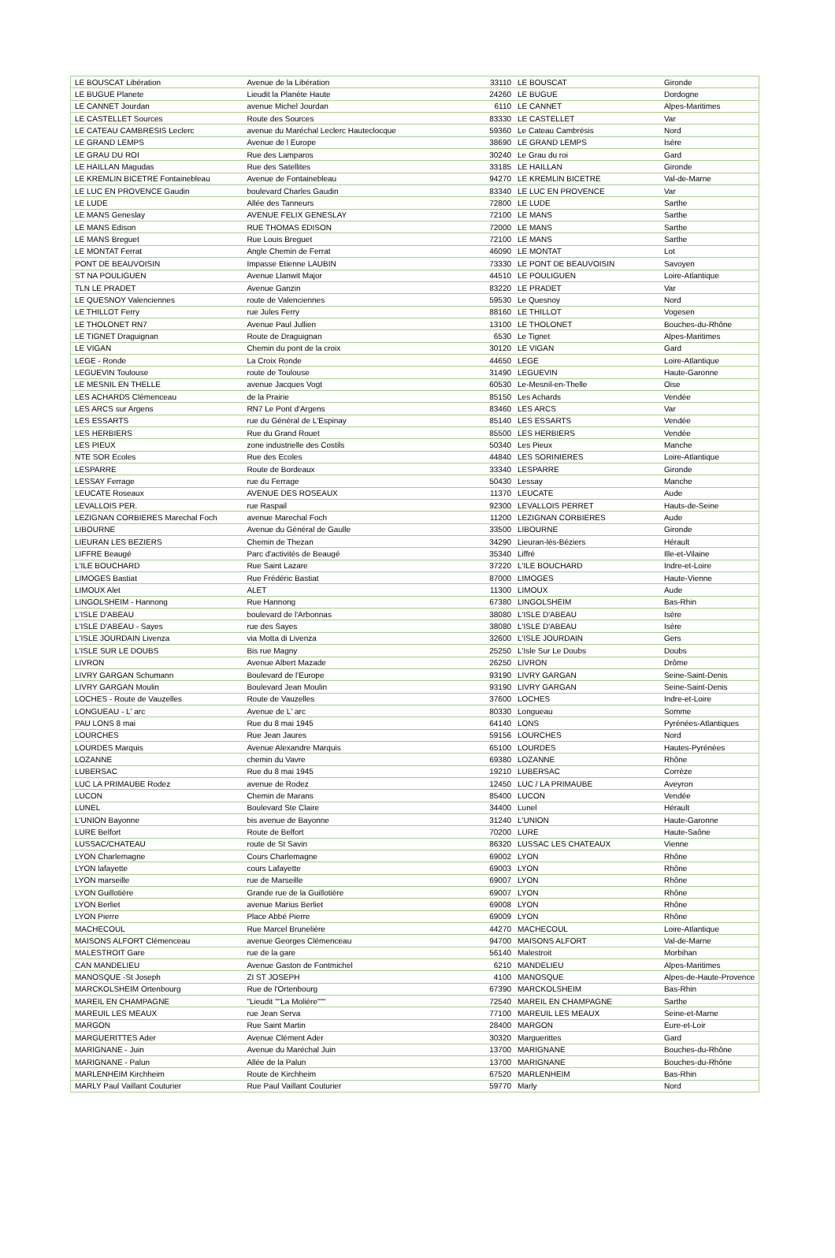| LE BOUSCAT Libération | Avenue de la Libération | 33110 | LE BOUSCAT | Gironde |
| LE BUGUE Planete | Lieudit la Planète Haute | 24260 | LE BUGUE | Dordogne |
| LE CANNET Jourdan | avenue Michel Jourdan | 6110 | LE CANNET | Alpes-Maritimes |
| LE CASTELLET Sources | Route des Sources | 83330 | LE CASTELLET | Var |
| LE CATEAU CAMBRESIS Leclerc | avenue du Maréchal Leclerc Hauteclocque | 59360 | Le Cateau Cambrésis | Nord |
| LE GRAND LEMPS | Avenue de l Europe | 38690 | LE GRAND LEMPS | Isère |
| LE GRAU DU ROI | Rue des Lamparos | 30240 | Le Grau du roi | Gard |
| LE HAILLAN Magudas | Rue des Satellites | 33185 | LE HAILLAN | Gironde |
| LE KREMLIN BICETRE Fontainebleau | Avenue de Fontainebleau | 94270 | LE KREMLIN BICETRE | Val-de-Marne |
| LE LUC EN PROVENCE Gaudin | boulevard Charles Gaudin | 83340 | LE LUC EN PROVENCE | Var |
| LE LUDE | Allée des Tanneurs | 72800 | LE LUDE | Sarthe |
| LE MANS Geneslay | AVENUE FELIX GENESLAY | 72100 | LE MANS | Sarthe |
| LE MANS Edison | RUE THOMAS EDISON | 72000 | LE MANS | Sarthe |
| LE MANS Breguet | Rue Louis Breguet | 72100 | LE MANS | Sarthe |
| LE MONTAT Ferrat | Angle Chemin de Ferrat | 46090 | LE MONTAT | Lot |
| PONT DE BEAUVOISIN | Impasse Etienne LAUBIN | 73330 | LE PONT DE BEAUVOISIN | Savoyen |
| ST NA POULIGUEN | Avenue Llanwit Major | 44510 | LE POULIGUEN | Loire-Atlantique |
| TLN LE PRADET | Avenue Ganzin | 83220 | LE PRADET | Var |
| LE QUESNOY Valenciennes | route de Valenciennes | 59530 | Le Quesnoy | Nord |
| LE THILLOT Ferry | rue Jules Ferry | 88160 | LE THILLOT | Vogesen |
| LE THOLONET RN7 | Avenue Paul Jullien | 13100 | LE THOLONET | Bouches-du-Rhône |
| LE TIGNET Draguignan | Route de Draguignan | 6530 | Le Tignet | Alpes-Maritimes |
| LE VIGAN | Chemin du pont de la croix | 30120 | LE VIGAN | Gard |
| LEGE - Ronde | La Croix Ronde | 44650 | LEGE | Loire-Atlantique |
| LEGUEVIN Toulouse | route de Toulouse | 31490 | LEGUEVIN | Haute-Garonne |
| LE MESNIL EN THELLE | avenue Jacques Vogt | 60530 | Le-Mesnil-en-Thelle | Oise |
| LES ACHARDS Clémenceau | de la Prairie | 85150 | Les Achards | Vendée |
| LES ARCS sur Argens | RN7 Le Pont d'Argens | 83460 | LES ARCS | Var |
| LES ESSARTS | rue du Général de L'Espinay | 85140 | LES ESSARTS | Vendée |
| LES HERBIERS | Rue du Grand Rouet | 85500 | LES HERBIERS | Vendée |
| LES PIEUX | zone industrielle des Costils | 50340 | Les Pieux | Manche |
| NTE SOR Ecoles | Rue des Ecoles | 44840 | LES SORINIERES | Loire-Atlantique |
| LESPARRE | Route de Bordeaux | 33340 | LESPARRE | Gironde |
| LESSAY Ferrage | rue du Ferrage | 50430 | Lessay | Manche |
| LEUCATE Roseaux | AVENUE DES ROSEAUX | 11370 | LEUCATE | Aude |
| LEVALLOIS PER. | rue Raspail | 92300 | LEVALLOIS PERRET | Hauts-de-Seine |
| LEZIGNAN CORBIERES Marechal Foch | avenue Marechal Foch | 11200 | LEZIGNAN CORBIERES | Aude |
| LIBOURNE | Avenue du Général de Gaulle | 33500 | LIBOURNE | Gironde |
| LIEURAN LES BEZIERS | Chemin de Thezan | 34290 | Lieuran-lès-Béziers | Hérault |
| LIFFRE Beaugé | Parc d'activités de Beaugé | 35340 | Liffré | Ille-et-Vilaine |
| L'ILE BOUCHARD | Rue Saint Lazare | 37220 | L'ILE BOUCHARD | Indre-et-Loire |
| LIMOGES Bastiat | Rue Frédéric Bastiat | 87000 | LIMOGES | Haute-Vienne |
| LIMOUX Alet | ALET | 11300 | LIMOUX | Aude |
| LINGOLSHEIM - Hannong | Rue Hannong | 67380 | LINGOLSHEIM | Bas-Rhin |
| L'ISLE D'ABEAU | boulevard de l'Arbonnas | 38080 | L'ISLE D'ABEAU | Isère |
| L'ISLE D'ABEAU - Sayes | rue des Sayes | 38080 | L'ISLE D'ABEAU | Isère |
| L'ISLE JOURDAIN Livenza | via Motta di Livenza | 32600 | L'ISLE JOURDAIN | Gers |
| L'ISLE SUR LE DOUBS | Bis rue Magny | 25250 | L'Isle Sur Le Doubs | Doubs |
| LIVRON | Avenue Albert Mazade | 26250 | LIVRON | Drôme |
| LIVRY GARGAN Schumann | Boulevard de l'Europe | 93190 | LIVRY GARGAN | Seine-Saint-Denis |
| LIVRY GARGAN Moulin | Boulevard Jean Moulin | 93190 | LIVRY GARGAN | Seine-Saint-Denis |
| LOCHES - Route de Vauzelles | Route de Vauzelles | 37600 | LOCHES | Indre-et-Loire |
| LONGUEAU - L' arc | Avenue de L' arc | 80330 | Longueau | Somme |
| PAU LONS 8 mai | Rue du 8 mai 1945 | 64140 | LONS | Pyrénées-Atlantiques |
| LOURCHES | Rue Jean Jaures | 59156 | LOURCHES | Nord |
| LOURDES Marquis | Avenue Alexandre Marquis | 65100 | LOURDES | Hautes-Pyrénées |
| LOZANNE | chemin du Vavre | 69380 | LOZANNE | Rhône |
| LUBERSAC | Rue du 8 mai 1945 | 19210 | LUBERSAC | Corrèze |
| LUC LA PRIMAUBE Rodez | avenue de Rodez | 12450 | LUC / LA PRIMAUBE | Aveyron |
| LUCON | Chemin de Marans | 85400 | LUCON | Vendée |
| LUNEL | Boulevard Ste Claire | 34400 | Lunel | Hérault |
| L'UNION Bayonne | bis avenue de Bayonne | 31240 | L'UNION | Haute-Garonne |
| LURE Belfort | Route de Belfort | 70200 | LURE | Haute-Saône |
| LUSSAC/CHATEAU | route de St Savin | 86320 | LUSSAC LES CHATEAUX | Vienne |
| LYON Charlemagne | Cours Charlemagne | 69002 | LYON | Rhône |
| LYON lafayette | cours Lafayette | 69003 | LYON | Rhône |
| LYON marseille | rue de Marseille | 69007 | LYON | Rhône |
| LYON Guillotière | Grande rue de la Guillotière | 69007 | LYON | Rhône |
| LYON Berliet | avenue Marius Berliet | 69008 | LYON | Rhône |
| LYON Pierre | Place Abbé Pierre | 69009 | LYON | Rhône |
| MACHECOUL | Rue Marcel Brunelière | 44270 | MACHECOUL | Loire-Atlantique |
| MAISONS ALFORT Clémenceau | avenue Georges Clémenceau | 94700 | MAISONS ALFORT | Val-de-Marne |
| MALESTROIT Gare | rue de la gare | 56140 | Malestroit | Morbihan |
| CAN MANDELIEU | Avenue Gaston de Fontmichel | 6210 | MANDELIEU | Alpes-Maritimes |
| MANOSQUE -St Joseph | ZI ST JOSEPH | 4100 | MANOSQUE | Alpes-de-Haute-Provence |
| MARCKOLSHEIM Ortenbourg | Rue de l'Ortenbourg | 67390 | MARCKOLSHEIM | Bas-Rhin |
| MAREIL EN CHAMPAGNE | "Lieudit ""La Molière""" | 72540 | MAREIL EN CHAMPAGNE | Sarthe |
| MAREUIL LES MEAUX | rue Jean Serva | 77100 | MAREUIL LES MEAUX | Seine-et-Marne |
| MARGON | Rue Saint Martin | 28400 | MARGON | Eure-et-Loir |
| MARGUERITTES Ader | Avenue Clément Ader | 30320 | Marguerittes | Gard |
| MARIGNANE - Juin | Avenue du Maréchal Juin | 13700 | MARIGNANE | Bouches-du-Rhône |
| MARIGNANE - Palun | Allée de la Palun | 13700 | MARIGNANE | Bouches-du-Rhône |
| MARLENHEIM Kirchheim | Route de Kirchheim | 67520 | MARLENHEIM | Bas-Rhin |
| MARLY Paul Vaillant Couturier | Rue Paul Vaillant Couturier | 59770 | Marly | Nord |